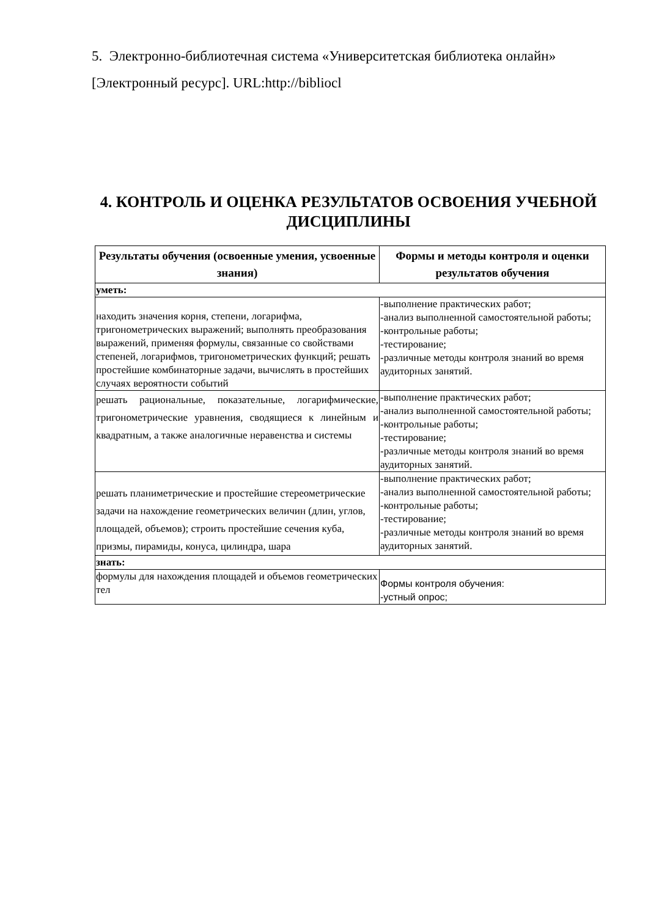5. Электронно-библиотечная система «Университетская библиотека онлайн» [Электронный ресурс]. URL:http://bibliocl
4. КОНТРОЛЬ И ОЦЕНКА РЕЗУЛЬТАТОВ ОСВОЕНИЯ УЧЕБНОЙ ДИСЦИПЛИНЫ
| Результаты обучения (освоенные умения, усвоенные знания) | Формы и методы контроля и оценки результатов обучения |
| --- | --- |
| уметь: | |
| находить значения корня, степени, логарифма, тригонометрических выражений; выполнять преобразования выражений, применяя формулы, связанные со свойствами степеней, логарифмов, тригонометрических функций; решать простейшие комбинаторные задачи, вычислять в простейших случаях вероятности событий | -выполнение практических работ; -анализ выполненной самостоятельной работы; -контрольные работы; -тестирование; -различные методы контроля знаний во время аудиторных занятий. |
| решать рациональные, показательные, логарифмические, тригонометрические уравнения, сводящиеся к линейным и квадратным, а также аналогичные неравенства и системы | -выполнение практических работ; -анализ выполненной самостоятельной работы; -контрольные работы; -тестирование; -различные методы контроля знаний во время аудиторных занятий. |
| решать планиметрические и простейшие стереометрические задачи на нахождение геометрических величин (длин, углов, площадей, объемов); строить простейшие сечения куба, призмы, пирамиды, конуса, цилиндра, шара | -выполнение практических работ; -анализ выполненной самостоятельной работы; -контрольные работы; -тестирование; -различные методы контроля знаний во время аудиторных занятий. |
| знать: | |
| формулы для нахождения площадей и объемов геометрических тел | Формы контроля обучения: -устный опрос; |